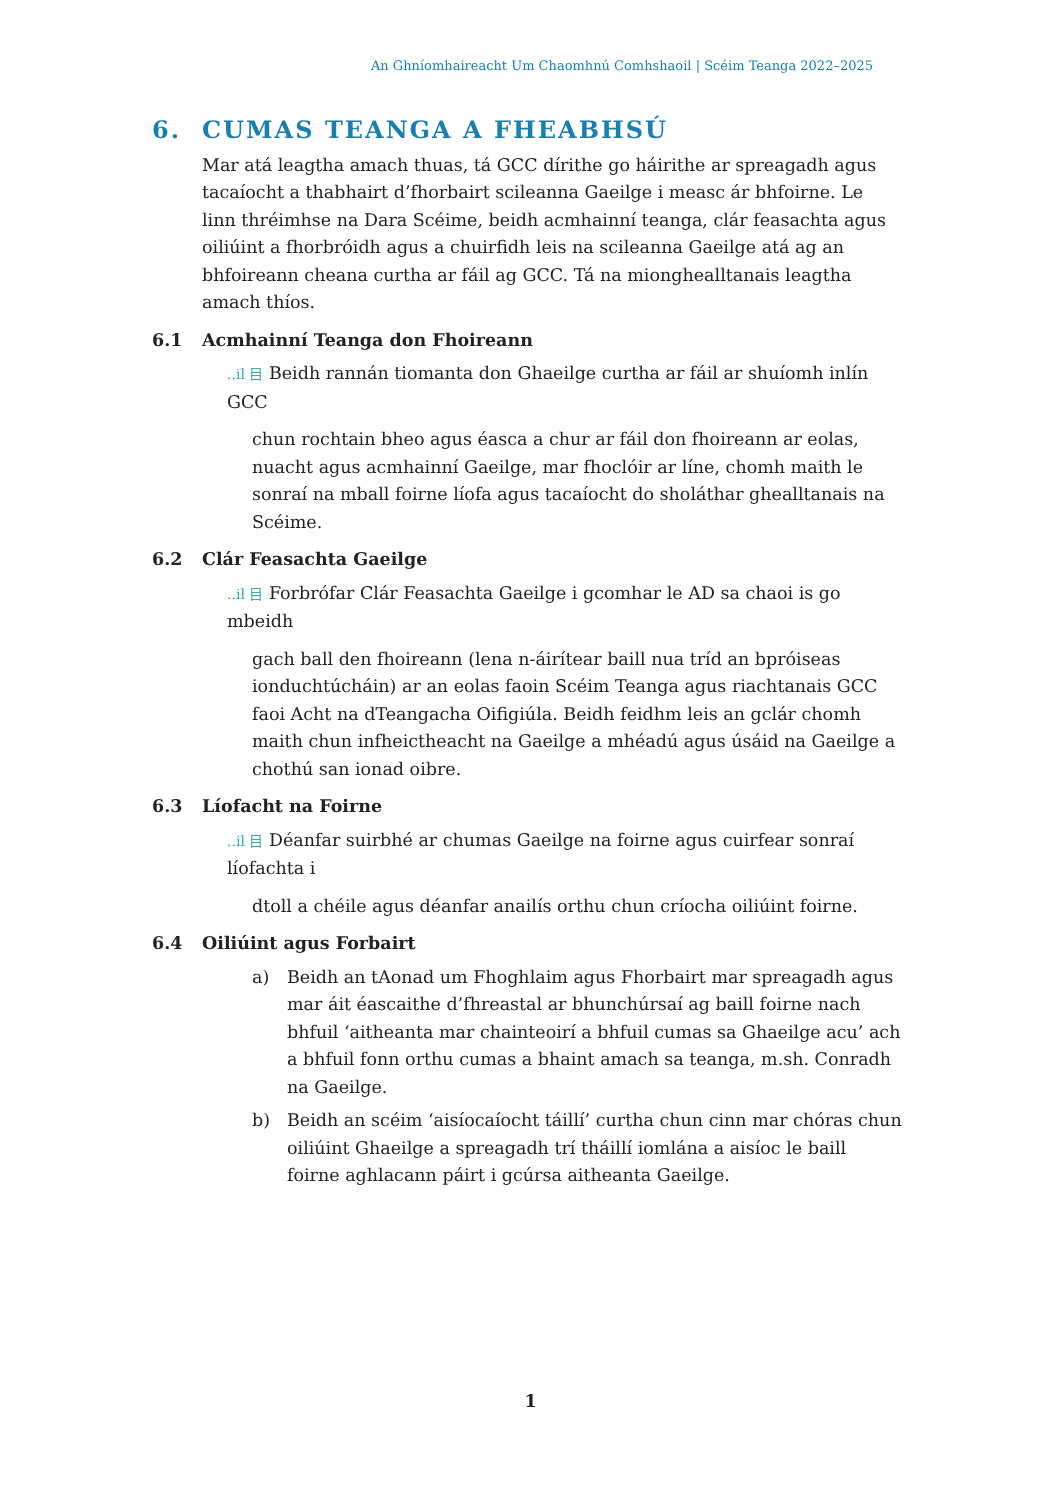An Ghníomhaireacht Um Chaomhnú Comhshaoil | Scéim Teanga 2022–2025
6. CUMAS TEANGA A FHEABHSÚ
Mar atá leagtha amach thuas, tá GCC dírithe go háirithe ar spreagadh agus tacaíocht a thabhairt d’fhorbairt scileanna Gaeilge i measc ár bhfoirne. Le linn thréimhse na Dara Scéime, beidh acmhainní teanga, clár feasachta agus oiliúint a fhorbróidh agus a chuirfidh leis na scileanna Gaeilge atá ag an bhfoireann cheana curtha ar fáil ag GCC. Tá na miongheal­ltanais leagtha amach thíos.
6.1 Acmhainní Teanga don Fhoireann
..il 目 Beidh rannán tiomanta don Ghaeilge curtha ar fáil ar shuíomh inlín GCC
chun rochtain bheo agus éasca a chur ar fáil don fhoireann ar eolas, nuacht agus acmhainní Gaeilge, mar fhoclóir ar líne, chomh maith le sonraí na mball foirne líofa agus tacaíocht do sholáthar ghealltanais na Scéime.
6.2 Clár Feasachta Gaeilge
..il 目 Forbrófar Clár Feasachta Gaeilge i gcomhar le AD sa chaoi is go mbeidh
gach ball den fhoireann (lena n-áirítear baill nua tríd an bpróiseas ionduchtúcháin) ar an eolas faoin Scéim Teanga agus riachtanais GCC faoi Acht na dTeangacha Oifigiúla. Beidh feidhm leis an gclár chomh maith chun infheictheacht na Gaeilge a mhéadú agus úsáid na Gaeilge a chothú san ionad oibre.
6.3 Líofacht na Foirne
..il 目 Déanfar suirbhé ar chumas Gaeilge na foirne agus cuirfear sonraí líofachta i
dtoll a chéile agus déanfar anailís orthu chun críocha oiliúint foirne.
6.4 Oiliúint agus Forbairt
a) Beidh an tAonad um Fhoghlaim agus Fhorbairt mar spreagadh agus mar áit éascaithe d’fhreastal ar bhunchúrsaí ag baill foirne nach bhfuil ‘aitheanta mar chainteoirí a bhfuil cumas sa Ghaeilge acu’ ach a bhfuil fonn orthu cumas a bhaint amach sa teanga, m.sh. Conradh na Gaeilge.
b) Beidh an scéim ‘aisíocaíocht táillí’ curtha chun cinn mar chóras chun oiliúint Ghaeilge a spreagadh trí tháillí iomlána a aisíoc le baill foirne aghlacann páirt i gcúrsa aitheanta Gaeilge.
1